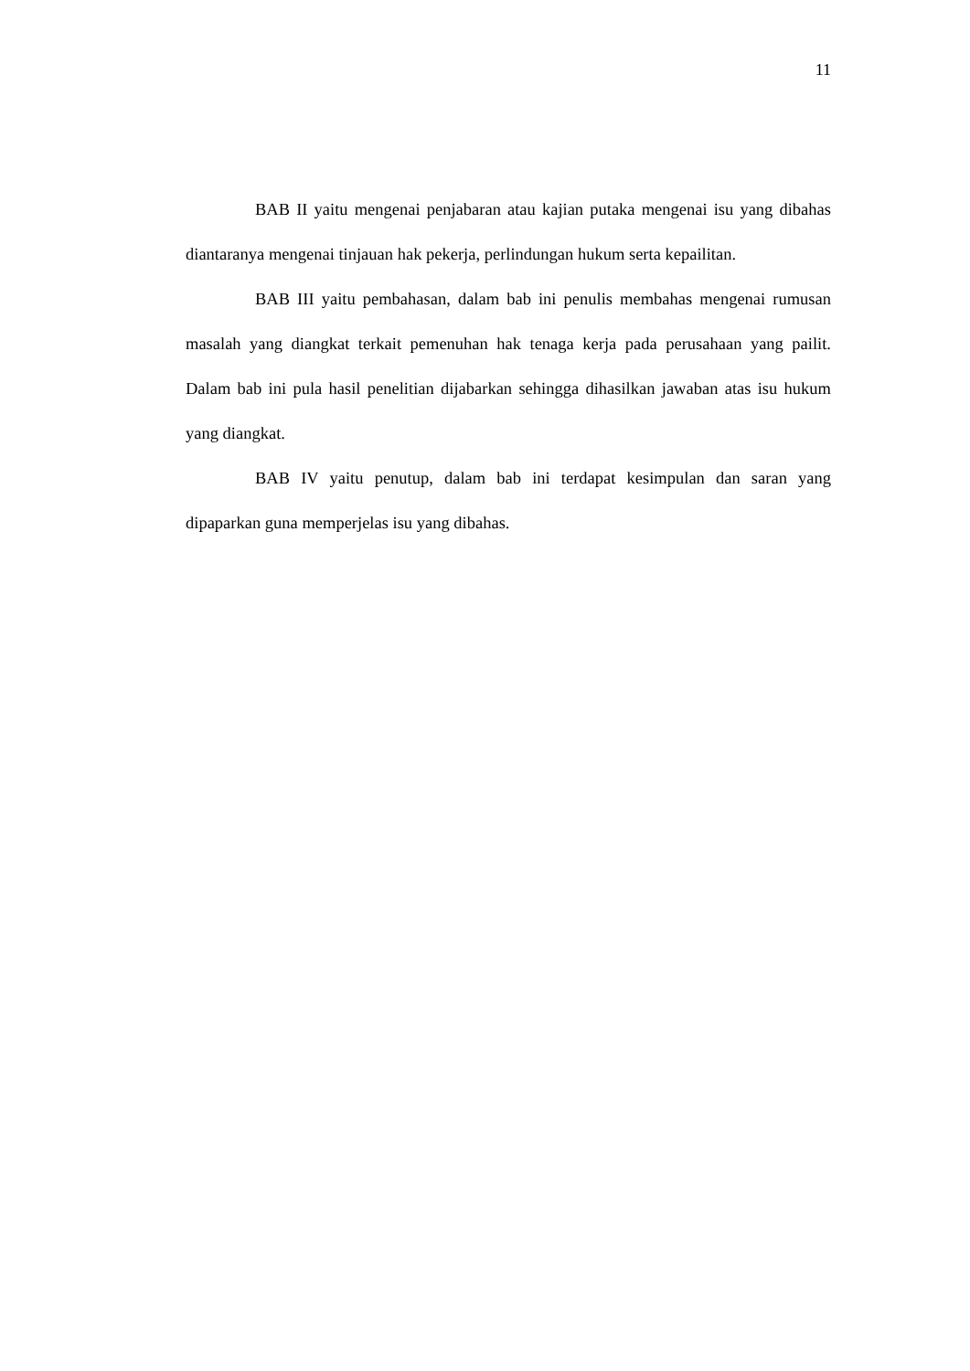11
BAB II yaitu mengenai penjabaran atau kajian putaka mengenai isu yang dibahas diantaranya mengenai tinjauan hak pekerja, perlindungan hukum serta kepailitan.
BAB III yaitu pembahasan, dalam bab ini penulis membahas mengenai rumusan masalah yang diangkat terkait pemenuhan hak tenaga kerja pada perusahaan yang pailit. Dalam bab ini pula hasil penelitian dijabarkan sehingga dihasilkan jawaban atas isu hukum yang diangkat.
BAB IV yaitu penutup, dalam bab ini terdapat kesimpulan dan saran yang dipaparkan guna memperjelas isu yang dibahas.